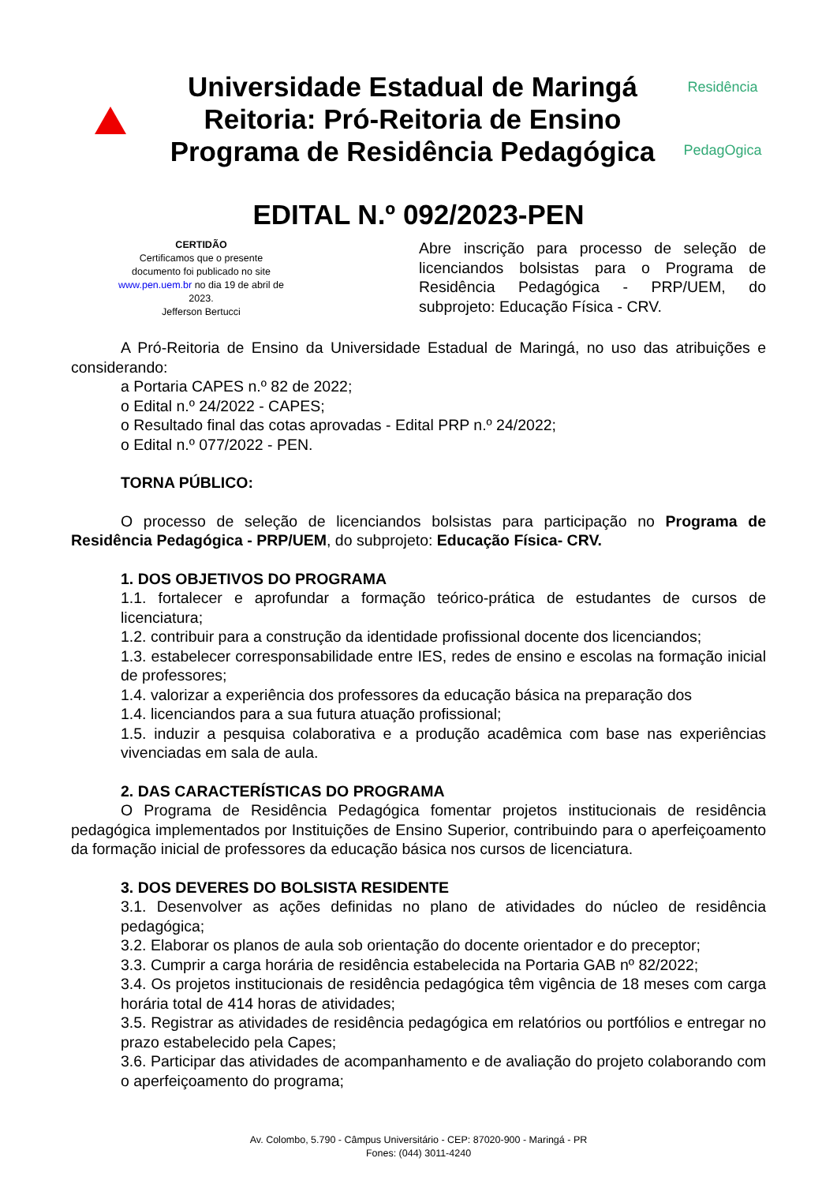Universidade Estadual de Maringá
Reitoria: Pró-Reitoria de Ensino
Programa de Residência Pedagógica
Residência
PedagOgica
EDITAL N.º 092/2023-PEN
CERTIDÃO
Certificamos que o presente documento foi publicado no site www.pen.uem.br no dia 19 de abril de 2023.
Jefferson Bertucci
Abre inscrição para processo de seleção de licenciandos bolsistas para o Programa de Residência Pedagógica - PRP/UEM, do subprojeto: Educação Física - CRV.
A Pró-Reitoria de Ensino da Universidade Estadual de Maringá, no uso das atribuições e considerando:
a Portaria CAPES n.º 82 de 2022;
o Edital n.º 24/2022 - CAPES;
o Resultado final das cotas aprovadas - Edital PRP n.º 24/2022;
o Edital n.º 077/2022 - PEN.
TORNA PÚBLICO:
O processo de seleção de licenciandos bolsistas para participação no Programa de Residência Pedagógica - PRP/UEM, do subprojeto: Educação Física- CRV.
1. DOS OBJETIVOS DO PROGRAMA
1.1. fortalecer e aprofundar a formação teórico-prática de estudantes de cursos de licenciatura;
1.2. contribuir para a construção da identidade profissional docente dos licenciandos;
1.3. estabelecer corresponsabilidade entre IES, redes de ensino e escolas na formação inicial de professores;
1.4. valorizar a experiência dos professores da educação básica na preparação dos
1.4. licenciandos para a sua futura atuação profissional;
1.5. induzir a pesquisa colaborativa e a produção acadêmica com base nas experiências vivenciadas em sala de aula.
2. DAS CARACTERÍSTICAS DO PROGRAMA
O Programa de Residência Pedagógica fomentar projetos institucionais de residência pedagógica implementados por Instituições de Ensino Superior, contribuindo para o aperfeiçoamento da formação inicial de professores da educação básica nos cursos de licenciatura.
3. DOS DEVERES DO BOLSISTA RESIDENTE
3.1. Desenvolver as ações definidas no plano de atividades do núcleo de residência pedagógica;
3.2. Elaborar os planos de aula sob orientação do docente orientador e do preceptor;
3.3. Cumprir a carga horária de residência estabelecida na Portaria GAB nº 82/2022;
3.4. Os projetos institucionais de residência pedagógica têm vigência de 18 meses com carga horária total de 414 horas de atividades;
3.5. Registrar as atividades de residência pedagógica em relatórios ou portfólios e entregar no prazo estabelecido pela Capes;
3.6. Participar das atividades de acompanhamento e de avaliação do projeto colaborando com o aperfeiçoamento do programa;
Av. Colombo, 5.790 - Câmpus Universitário - CEP: 87020-900 - Maringá - PR
Fones: (044) 3011-4240